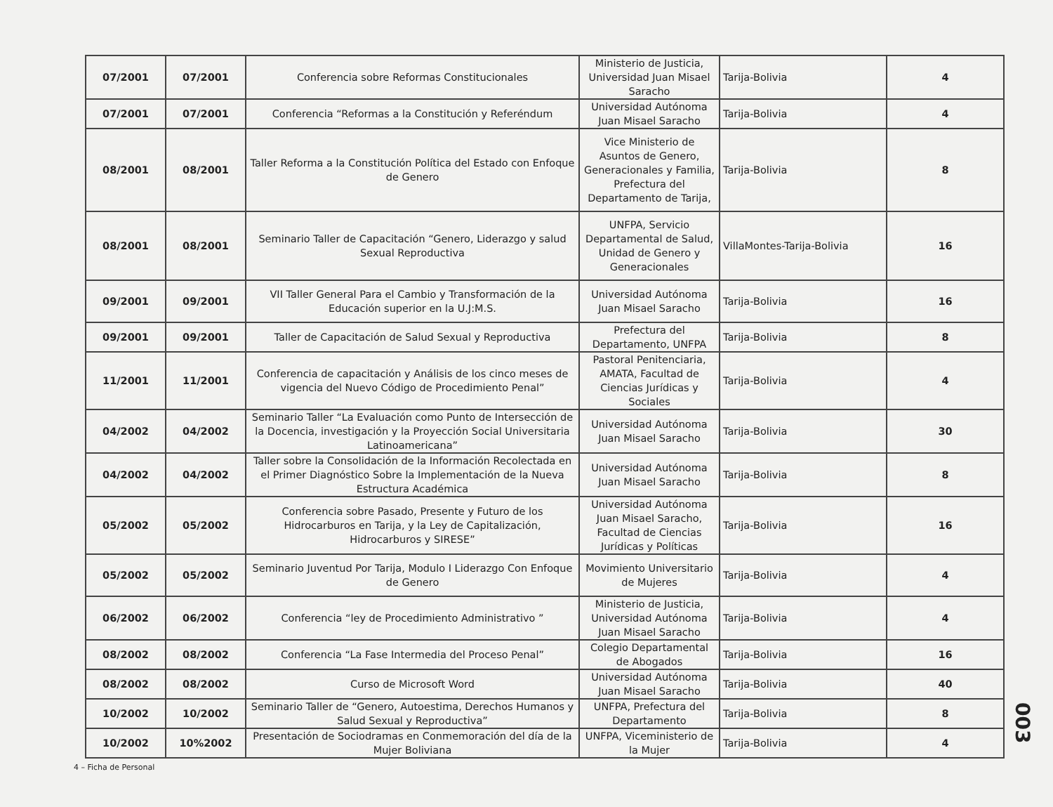| 07/2001 | 07/2001 | Conferencia sobre Reformas Constitucionales | Ministerio de Justicia, Universidad Juan Misael Saracho | Tarija-Bolivia | 4 |
| 07/2001 | 07/2001 | Conferencia “Reformas a la Constitución y Referéndum | Universidad Autónoma Juan Misael Saracho | Tarija-Bolivia | 4 |
| 08/2001 | 08/2001 | Taller Reforma a la Constitución Política del Estado con Enfoque de Genero | Vice Ministerio de Asuntos de Genero, Generacionales y Familia, Prefectura del Departamento de Tarija, | Tarija-Bolivia | 8 |
| 08/2001 | 08/2001 | Seminario Taller de Capacitación “Genero, Liderazgo y salud Sexual Reproductiva | UNFPA, Servicio Departamental de Salud, Unidad de Genero y Generacionales | VillaMontes-Tarija-Bolivia | 16 |
| 09/2001 | 09/2001 | VII Taller General Para el Cambio y Transformación de la Educación superior en la U.J:M.S. | Universidad Autónoma Juan Misael Saracho | Tarija-Bolivia | 16 |
| 09/2001 | 09/2001 | Taller de Capacitación de Salud Sexual y Reproductiva | Prefectura del Departamento, UNFPA | Tarija-Bolivia | 8 |
| 11/2001 | 11/2001 | Conferencia de capacitación y Análisis de los cinco meses de vigencia del Nuevo Código de Procedimiento Penal” | Pastoral Penitenciaria, AMATA, Facultad de Ciencias Jurídicas y Sociales | Tarija-Bolivia | 4 |
| 04/2002 | 04/2002 | Seminario Taller “La Evaluación como Punto de Intersección de la Docencia, investigación y la Proyección Social Universitaria Latinoamericana” | Universidad Autónoma Juan Misael Saracho | Tarija-Bolivia | 30 |
| 04/2002 | 04/2002 | Taller sobre la Consolidación de la Información Recolectada en el Primer Diagnóstico Sobre la Implementación de la Nueva Estructura Académica | Universidad Autónoma Juan Misael Saracho | Tarija-Bolivia | 8 |
| 05/2002 | 05/2002 | Conferencia sobre Pasado, Presente y Futuro de los Hidrocarburos en Tarija, y la Ley de Capitalización, Hidrocarburos y SIRESE” | Universidad Autónoma Juan Misael Saracho, Facultad de Ciencias Jurídicas y Políticas | Tarija-Bolivia | 16 |
| 05/2002 | 05/2002 | Seminario Juventud Por Tarija, Modulo I Liderazgo Con Enfoque de Genero | Movimiento Universitario de Mujeres | Tarija-Bolivia | 4 |
| 06/2002 | 06/2002 | Conferencia “ley de Procedimiento Administrativo ” | Ministerio de Justicia, Universidad Autónoma Juan Misael Saracho | Tarija-Bolivia | 4 |
| 08/2002 | 08/2002 | Conferencia “La Fase Intermedia del Proceso Penal” | Colegio Departamental de Abogados | Tarija-Bolivia | 16 |
| 08/2002 | 08/2002 | Curso de Microsoft Word | Universidad Autónoma Juan Misael Saracho | Tarija-Bolivia | 40 |
| 10/2002 | 10/2002 | Seminario Taller de “Genero, Autoestima, Derechos Humanos y Salud Sexual y Reproductiva” | UNFPA, Prefectura del Departamento | Tarija-Bolivia | 8 |
| 10/2002 | 10%2002 | Presentación de Sociodramas en Conmemoración del día de la Mujer Boliviana | UNFPA, Viceministerio de la Mujer | Tarija-Bolivia | 4 |
4 – Ficha de Personal
003